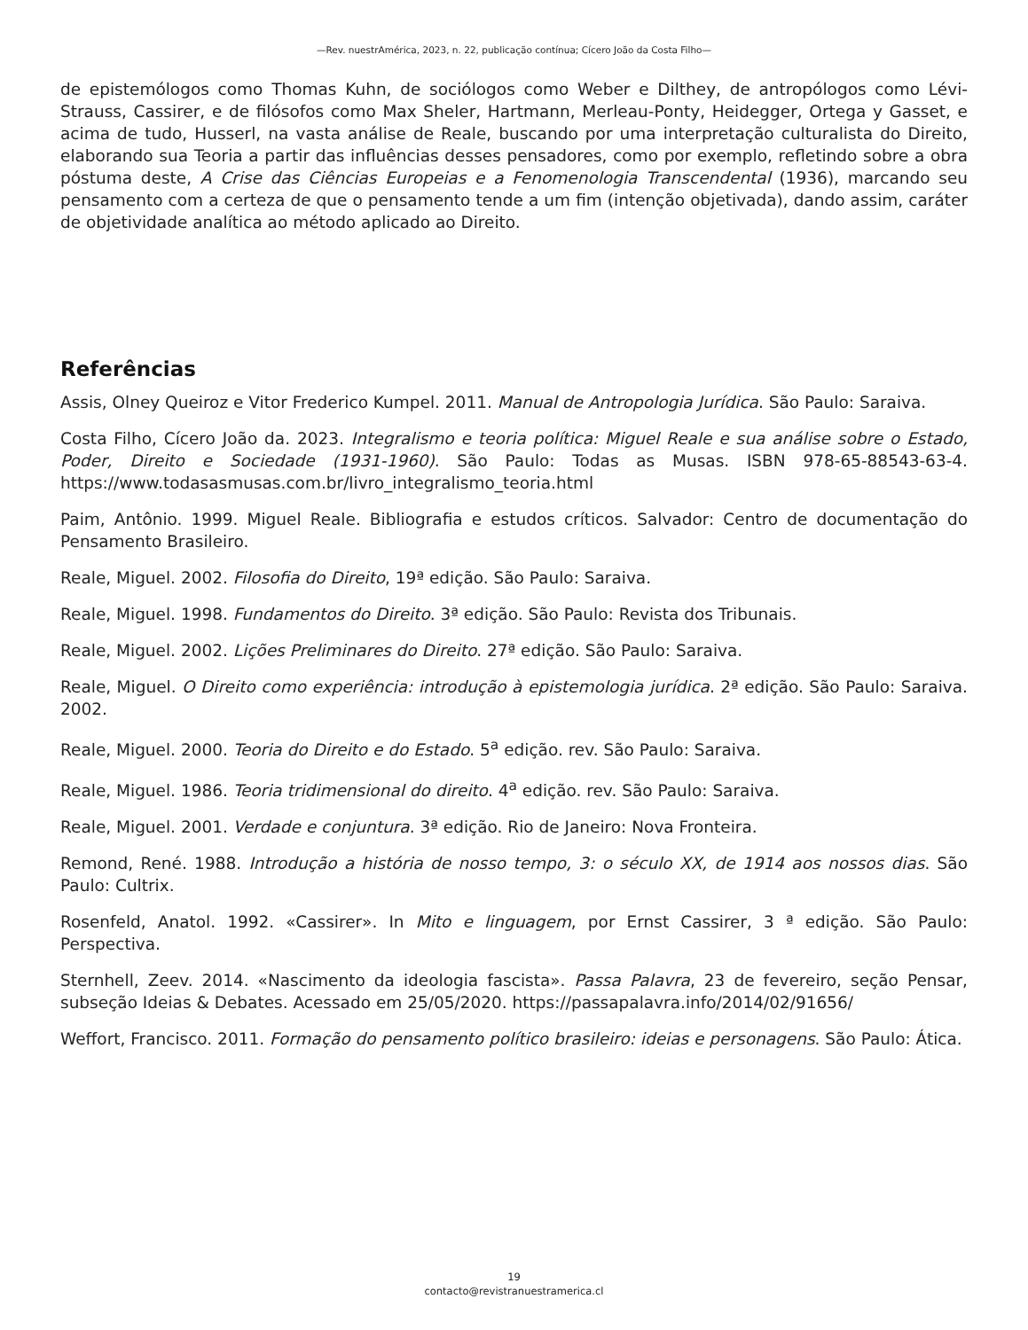—Rev. nuestrAmérica, 2023, n. 22, publicação contínua; Cícero João da Costa Filho—
de epistemólogos como Thomas Kuhn, de sociólogos como Weber e Dilthey, de antropólogos como Lévi-Strauss, Cassirer, e de filósofos como Max Sheler, Hartmann, Merleau-Ponty, Heidegger, Ortega y Gasset, e acima de tudo, Husserl, na vasta análise de Reale, buscando por uma interpretação culturalista do Direito, elaborando sua Teoria a partir das influências desses pensadores, como por exemplo, refletindo sobre a obra póstuma deste, A Crise das Ciências Europeias e a Fenomenologia Transcendental (1936), marcando seu pensamento com a certeza de que o pensamento tende a um fim (intenção objetivada), dando assim, caráter de objetividade analítica ao método aplicado ao Direito.
Referências
Assis, Olney Queiroz e Vitor Frederico Kumpel. 2011. Manual de Antropologia Jurídica. São Paulo: Saraiva.
Costa Filho, Cícero João da. 2023. Integralismo e teoria política: Miguel Reale e sua análise sobre o Estado, Poder, Direito e Sociedade (1931-1960). São Paulo: Todas as Musas. ISBN 978-65-88543-63-4. https://www.todasasmusas.com.br/livro_integralismo_teoria.html
Paim, Antônio. 1999. Miguel Reale. Bibliografia e estudos críticos. Salvador: Centro de documentação do Pensamento Brasileiro.
Reale, Miguel. 2002. Filosofia do Direito, 19ª edição. São Paulo: Saraiva.
Reale, Miguel. 1998. Fundamentos do Direito. 3ª edição. São Paulo: Revista dos Tribunais.
Reale, Miguel. 2002. Lições Preliminares do Direito. 27ª edição. São Paulo: Saraiva.
Reale, Miguel. O Direito como experiência: introdução à epistemologia jurídica. 2ª edição. São Paulo: Saraiva. 2002.
Reale, Miguel. 2000. Teoria do Direito e do Estado. 5<sup>a</sup> edição. rev. São Paulo: Saraiva.
Reale, Miguel. 1986. Teoria tridimensional do direito. 4<sup>a</sup> edição. rev. São Paulo: Saraiva.
Reale, Miguel. 2001. Verdade e conjuntura. 3ª edição. Rio de Janeiro: Nova Fronteira.
Remond, René. 1988. Introdução a história de nosso tempo, 3: o século XX, de 1914 aos nossos dias. São Paulo: Cultrix.
Rosenfeld, Anatol. 1992. «Cassirer». In Mito e linguagem, por Ernst Cassirer, 3 ª edição. São Paulo: Perspectiva.
Sternhell, Zeev. 2014. «Nascimento da ideologia fascista». Passa Palavra, 23 de fevereiro, seção Pensar, subseção Ideias & Debates. Acessado em 25/05/2020. https://passapalavra.info/2014/02/91656/
Weffort, Francisco. 2011. Formação do pensamento político brasileiro: ideias e personagens. São Paulo: Ática.
19
contacto@revistranuestramerica.cl